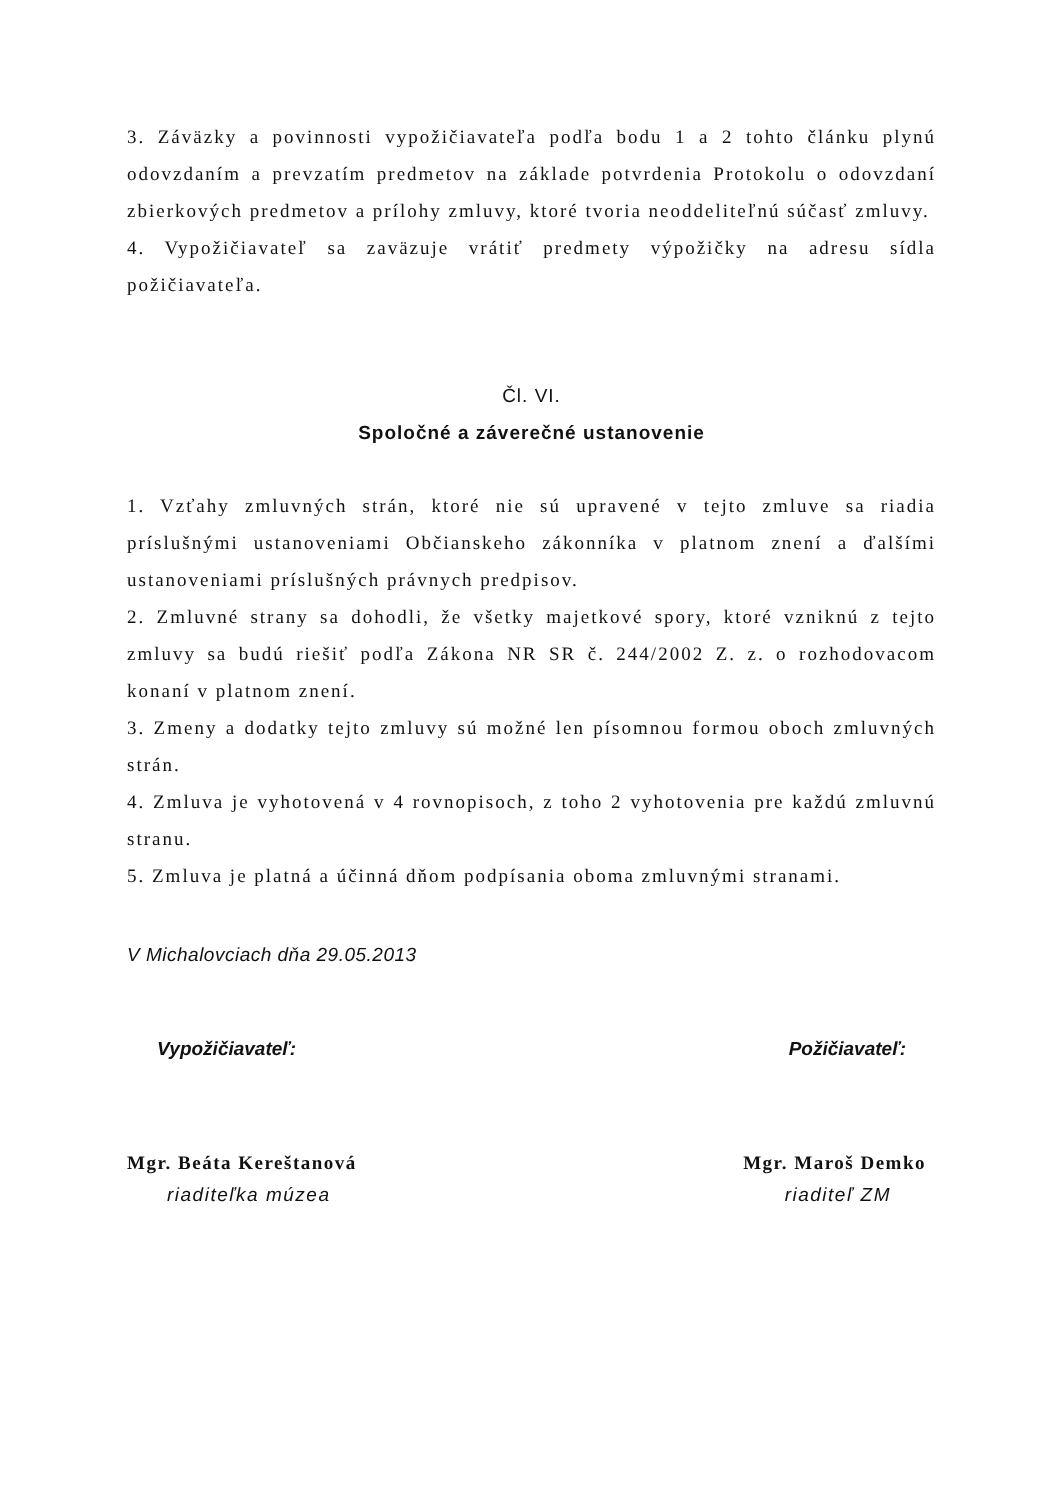3. Záväzky a povinnosti vypožičiavateľa podľa bodu 1 a 2 tohto článku plynú odovzdaním a prevzatím predmetov na základe potvrdenia Protokolu o odovzdaní zbierkových predmetov a prílohy zmluvy, ktoré tvoria neoddeliteľnú súčasť zmluvy.
4. Vypožičiavateľ sa zaväzuje vrátiť predmety výpožičky na adresu sídla požičiavateľa.
Čl. VI.
Spoločné a záverečné ustanovenie
1. Vzťahy zmluvných strán, ktoré nie sú upravené v tejto zmluve sa riadia príslušnými ustanoveniami Občianskeho zákonníka v platnom znení a ďalšími ustanoveniami príslušných právnych predpisov.
2. Zmluvné strany sa dohodli, že všetky majetkové spory, ktoré vzniknú z tejto zmluvy sa budú riešiť podľa Zákona NR SR č. 244/2002 Z. z. o rozhodovacom konaní v platnom znení.
3. Zmeny a dodatky tejto zmluvy sú možné len písomnou formou oboch zmluvných strán.
4. Zmluva je vyhotovená v 4 rovnopisoch, z toho 2 vyhotovenia pre každú zmluvnú stranu.
5. Zmluva je platná a účinná dňom podpísania oboma zmluvnými stranami.
V Michalovciach dňa 29.05.2013
Vypožičiavateľ: Požičiavateľ:
Mgr. Beáta Kereštanová Mgr. Maroš Demko
riaditeľka múzea riaditeľ ZM